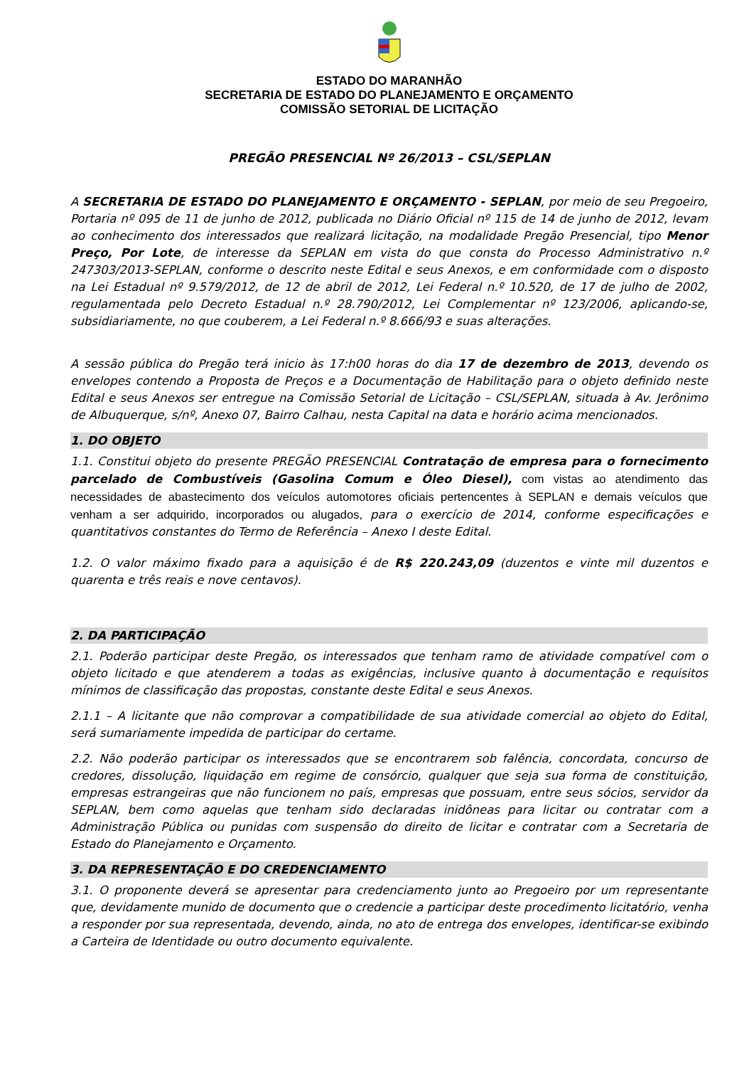ESTADO DO MARANHÃO
SECRETARIA DE ESTADO DO PLANEJAMENTO E ORÇAMENTO
COMISSÃO SETORIAL DE LICITAÇÃO
PREGÃO PRESENCIAL Nº 26/2013 – CSL/SEPLAN
A SECRETARIA DE ESTADO DO PLANEJAMENTO E ORÇAMENTO - SEPLAN, por meio de seu Pregoeiro, Portaria nº 095 de 11 de junho de 2012, publicada no Diário Oficial nº 115 de 14 de junho de 2012, levam ao conhecimento dos interessados que realizará licitação, na modalidade Pregão Presencial, tipo Menor Preço, Por Lote, de interesse da SEPLAN em vista do que consta do Processo Administrativo n.º 247303/2013-SEPLAN, conforme o descrito neste Edital e seus Anexos, e em conformidade com o disposto na Lei Estadual nº 9.579/2012, de 12 de abril de 2012, Lei Federal n.º 10.520, de 17 de julho de 2002, regulamentada pelo Decreto Estadual n.º 28.790/2012, Lei Complementar nº 123/2006, aplicando-se, subsidiariamente, no que couberem, a Lei Federal n.º 8.666/93 e suas alterações.
A sessão pública do Pregão terá inicio às 17:h00 horas do dia 17 de dezembro de 2013, devendo os envelopes contendo a Proposta de Preços e a Documentação de Habilitação para o objeto definido neste Edital e seus Anexos ser entregue na Comissão Setorial de Licitação – CSL/SEPLAN, situada à Av. Jerônimo de Albuquerque, s/nº, Anexo 07, Bairro Calhau, nesta Capital na data e horário acima mencionados.
1. DO OBJETO
1.1. Constitui objeto do presente PREGÃO PRESENCIAL Contratação de empresa para o fornecimento parcelado de Combustíveis (Gasolina Comum e Óleo Diesel), com vistas ao atendimento das necessidades de abastecimento dos veículos automotores oficiais pertencentes à SEPLAN e demais veículos que venham a ser adquirido, incorporados ou alugados, para o exercício de 2014, conforme especificações e quantitativos constantes do Termo de Referência – Anexo I deste Edital.
1.2. O valor máximo fixado para a aquisição é de R$ 220.243,09 (duzentos e vinte mil duzentos e quarenta e três reais e nove centavos).
2. DA PARTICIPAÇÃO
2.1. Poderão participar deste Pregão, os interessados que tenham ramo de atividade compatível com o objeto licitado e que atenderem a todas as exigências, inclusive quanto à documentação e requisitos mínimos de classificação das propostas, constante deste Edital e seus Anexos.
2.1.1 – A licitante que não comprovar a compatibilidade de sua atividade comercial ao objeto do Edital, será sumariamente impedida de participar do certame.
2.2. Não poderão participar os interessados que se encontrarem sob falência, concordata, concurso de credores, dissolução, liquidação em regime de consórcio, qualquer que seja sua forma de constituição, empresas estrangeiras que não funcionem no país, empresas que possuam, entre seus sócios, servidor da SEPLAN, bem como aquelas que tenham sido declaradas inidôneas para licitar ou contratar com a Administração Pública ou punidas com suspensão do direito de licitar e contratar com a Secretaria de Estado do Planejamento e Orçamento.
3. DA REPRESENTAÇÃO E DO CREDENCIAMENTO
3.1. O proponente deverá se apresentar para credenciamento junto ao Pregoeiro por um representante que, devidamente munido de documento que o credencie a participar deste procedimento licitatório, venha a responder por sua representada, devendo, ainda, no ato de entrega dos envelopes, identificar-se exibindo a Carteira de Identidade ou outro documento equivalente.